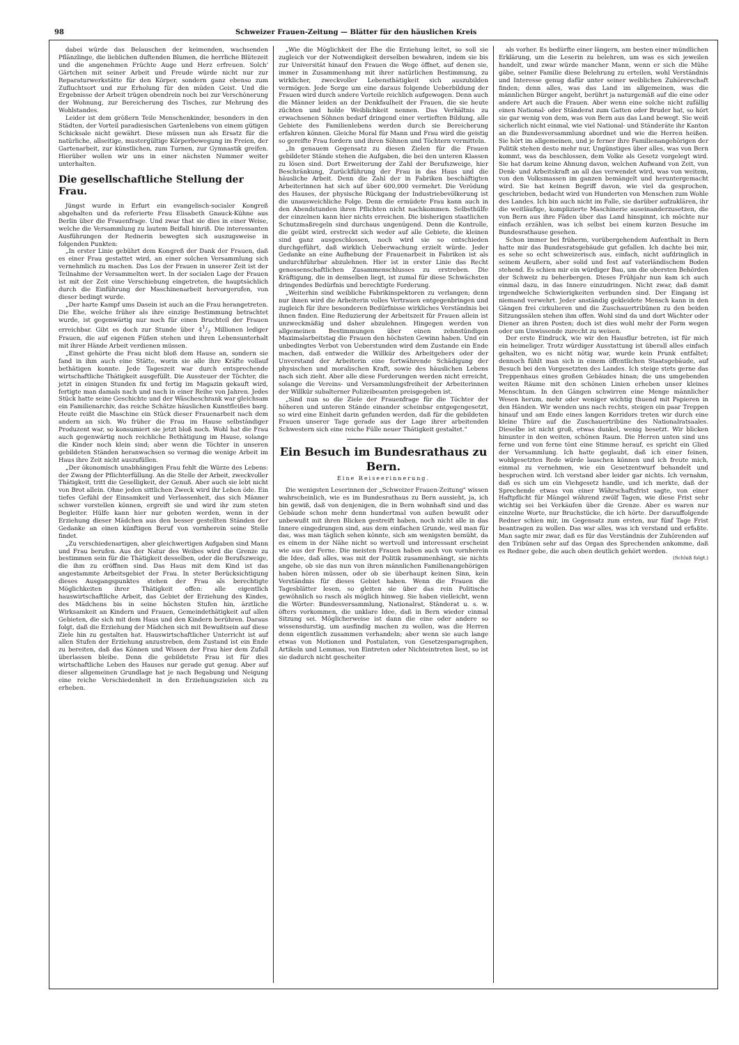98 Schweizer Frauen-Zeitung — Blätter für den häuslichen Kreis
dabei würde das Belauschen der keimenden, wachsenden Pflänzlinge, die lieblichen duftenden Blumen, die herrliche Blütezeit und die angenehmen Früchte Auge und Herz erfreuen. Solch' Gärtchen mit seiner Arbeit und Freude würde nicht nur zur Reparaturwerkstätte für den Körper, sondern ganz ebenso zum Zufluchtsort und zur Erholung für den müden Geist. Und die Ergebnisse der Arbeit trügen obendrein noch bei zur Verschönerung der Wohnung, zur Bereicherung des Tisches, zur Mehrung des Wohlstandes.
Leider ist dem größern Teile Menschenkinder, besonders in den Städten, der Vorteil paradiesischen Gartenlebens von einem gütigen Schicksale nicht gewährt. Diese müssen nun als Ersatz für die natürliche, allseitige, mustergültige Körperbewegung im Freien, der Gartenarbeit, zur künstlichen, zum Turnen, zur Gymnastik greifen. Hierüber wollen wir uns in einer nächsten Nummer weiter unterhalten.
Die gesellschaftliche Stellung der Frau.
Jüngst wurde in Erfurt ein evangelisch-socialer Kongreß abgehalten und da referierte Frau Elisabeth Gnauck-Kühne aus Berlin über die Frauenfrage. Und zwar that sie dies in einer Weise, welche die Versammlung zu lautem Beifall hinriß. Die interessanten Ausführungen der Rednerin bewegten sich auszugsweise in folgenden Punkten:
„In erster Linie gebührt dem Kongreß der Dank der Frauen, daß es einer Frau gestattet wird, an einer solchen Versammlung sich vernehmlich zu machen. Das Los der Frauen in unserer Zeit ist der Teilnahme der Versammelten wert. In der socialen Lage der Frauen ist mit der Zeit eine Verschiebung eingetreten, die hauptsächlich durch die Einführung der Maschinenarbeit hervorgerufen, von dieser bedingt wurde.
„Der harte Kampf ums Dasein ist auch an die Frau herangetreten. Die Ehe, welche früher als ihre einzige Bestimmung betrachtet wurde, ist gegenwärtig nur noch für einen Bruchteil der Frauen erreichbar. Gibt es doch zur Stunde über 41/2 Millionen lediger Frauen, die auf eigenen Füßen stehen und ihren Lebensunterhalt mit ihrer Hände Arbeit verdienen müssen.
„Einst gehörte die Frau nicht bloß dem Hause an, sondern sie fand in ihm auch eine Stätte, worin sie alle ihre Kräfte vollauf bethätigen konnte. Jede Tageszeit war durch entsprechende wirtschaftliche Thätigkeit ausgefüllt. Die Aussteuer der Töchter, die jetzt in einigen Stunden fix und fertig im Magazin gekauft wird, fertigte man damals nach und nach in einer Reihe von Jahren. Jedes Stück hatte seine Geschichte und der Wäscheschrank war gleichsam ein Familienarchiv, das reiche Schätze häuslichen Kunstfleißes barg. Heute reißt die Maschine ein Stück dieser Frauenarbeit nach dem andern an sich. Wo früher die Frau im Hause selbständiger Produzent war, so konsumiert sie jetzt bloß noch. Wohl hat die Frau auch gegenwärtig noch reichliche Bethätigung im Hause, solange die Kinder noch klein sind; aber wenn die Töchter in unseren gebildeten Ständen heranwachsen so vermag die wenige Arbeit im Haus ihre Zeit nicht auszufüllen.
„Der ökonomisch unabhängigen Frau fehlt die Würze des Lebens: der Zwang der Pflichterfüllung. An die Stelle der Arbeit, zweckvoller Thätigkeit, tritt die Geselligkeit, der Genuß. Aber auch sie lebt nicht von Brot allein. Ohne jeden sittlichen Zweck wird ihr Leben öde. Ein tiefes Gefühl der Einsamkeit und Verlassenheit, das sich Männer schwer vorstellen können, ergreift sie und wird ihr zum steten Begleiter. Hülfe kann hier nur geboten werden, wenn in der Erziehung dieser Mädchen aus den besser gestellten Ständen der Gedanke an einen künftigen Beruf von vornherein seine Stelle findet.
„Zu verschiedenartigen, aber gleichwertigen Aufgaben sind Mann und Frau berufen. Aus der Natur des Weibes wird die Grenze zu bestimmen sein für die Thätigkeit desselben, oder die Berufszweige, die ihm zu eröffnen sind. Das Haus mit dem Kind ist das angestammte Arbeitsgebiet der Frau. In steter Berücksichtigung dieses Ausgangspunktes stehen der Frau als berechtigte Möglichkeiten ihrer Thätigkeit offen: alle eigentlich hauswirtschaftliche Arbeit, das Gebiet der Erziehung des Kindes, des Mädchens bis in seine höchsten Stufen hin, ärztliche Wirksamkeit an Kindern und Frauen, Gemeindethätigkeit auf allen Gebieten, die sich mit dem Haus und den Kindern berühren. Daraus folgt, daß die Erziehung der Mädchen sich mit Bewußtsein auf diese Ziele hin zu gestalten hat. Hauswirtschaftlicher Unterricht ist auf allen Stufen der Erziehung anzustreben, dem Zustand ist ein Ende zu bereiten, daß das Können und Wissen der Frau hier dem Zufall überlassen bleibe. Denn die gebildetste Frau ist für dies wirtschaftliche Leben des Hauses nur gerade gut genug. Aber auf dieser allgemeinen Grundlage hat je nach Begabung und Neigung eine reiche Verschiedenheit in den Erziehungszielen sich zu erheben.
„Wie die Möglichkeit der Ehe die Erziehung leitet, so soll sie zugleich vor der Notwendigkeit derselben bewahren, indem sie bis zur Universität hinauf den Frauen die Wege öffnet, auf denen sie, immer in Zusammenhang mit ihrer natürlichen Bestimmung, zu wirklicher, zweckvoller Lebensthätigkeit sich auszubilden vermögen. Jede Sorge um eine daraus folgende Ueberbildung der Frauen wird durch andere Vorteile reichlich aufgewogen. Denn auch die Männer leiden an der Denkfaulheit der Frauen, die sie heute züchten und holde Weiblichkeit nennen. Das Verhältnis zu erwachsenen Söhnen bedarf dringend einer vertieften Bildung, alle Gebiete des Familienlebens werden durch sie Bereicherung erfahren können. Gleiche Moral für Mann und Frau wird die geistig so gereifte Frau fordern und ihren Söhnen und Töchtern vermitteln.
„In genauem Gegensatz zu diesen Zielen für die Frauen gebildeter Stände stehen die Aufgaben, die bei den unteren Klassen zu lösen sind. Dort Erweiterung der Zahl der Berufszweige, hier Beschränkung, Zurückführung der Frau in das Haus und die häusliche Arbeit. Denn die Zahl der in Fabriken beschäftigten Arbeiterinnen hat sich auf über 600,000 vermehrt. Die Verödung des Hauses, der physische Rückgang der Industriebevölkerung ist die unausweichliche Folge. Denn die ermüdete Frau kann auch in den Abendstunden ihren Pflichten nicht nachkommen. Selbsthülfe der einzelnen kann hier nichts erreichen. Die bisherigen staatlichen Schutzmaßregeln sind durchaus ungenügend. Denn die Kontrolle, die geübt wird, erstreckt sich weder auf alle Gebiete, die kleinen sind ganz ausgeschlossen, noch wird sie so entschieden durchgeführt, daß wirklich Ueberwachung erzielt würde. Jeder Gedanke an eine Aufhebung der Frauenarbeit in Fabriken ist als undurchführbar abzulehnen. Hier ist in erster Linie das Recht genossenschaftlichen Zusammenschlusses zu erstreben. Die Kräftigung, die in demselben liegt, ist zumal für diese Schwächsten dringendes Bedürfnis und berechtigte Forderung.
„Weiterhin sind weibliche Fabrikinspektoren zu verlangen; denn nur ihnen wird die Arbeiterin volles Vertrauen entgegenbringen und zugleich für ihre besonderen Bedürfnisse wirkliches Verständnis bei ihnen finden. Eine Reduzierung der Arbeitszeit für Frauen allein ist unzweckmäßig und daher abzulehnen. Hingegen werden von allgemeinen Bestimmungen über einen zehnstündigen Maximalarbeitstag die Frauen den höchsten Gewinn haben. Und ein unbedingtes Verbot von Ueberstunden wird dem Zustande ein Ende machen, daß entweder die Willkür des Arbeitgebers oder der Unverstand der Arbeiterin eine fortwährende Schädigung der physischen und moralischen Kraft, sowie des häuslichen Lebens nach sich zieht. Aber alle diese Forderungen werden nicht erreicht, solange die Vereins- und Versammlungsfreiheit der Arbeiterinnen der Willkür subalterner Polizeibeamten preisgegeben ist.
„Sind nun so die Ziele der Frauenfrage für die Töchter der höheren und unteren Stände einander scheinbar entgegengesetzt, so wird eine Einheit darin gefunden werden, daß für die gebildeten Frauen unserer Tage gerade aus der Lage ihrer arbeitenden Schwestern sich eine reiche Fülle neuer Thätigkeit gestaltet."
Ein Besuch im Bundesrathaus zu Bern.
Eine Reiseerinnerung.
Die wenigsten Leserinnen der „Schweizer Frauen-Zeitung" wissen wahrscheinlich, wie es im Bundesrathaus zu Bern aussieht, ja, ich bin gewiß, daß von denjenigen, die in Bern wohnhaft sind und das Gebäude schon mehr denn hundertmal von außen bewußt oder unbewußt mit ihren Blicken gestreift haben, noch nicht alle in das Innere eingedrungen sind, aus dem einfachen Grunde, weil man für das, was man täglich sehen könnte, sich am wenigsten bemüht, da es einem in der Nähe nicht so wertvoll und interessant erscheint wie aus der Ferne. Die meisten Frauen haben auch von vornherein die Idee, daß alles, was mit der Politik zusammenhängt, sie nichts angehe, ob sie das nun von ihren männlichen Familienangehörigen haben hören müssen, oder ob sie überhaupt keinen Sinn, kein Verständnis für dieses Gebiet haben. Wenn die Frauen die Tagesblätter lesen, so gleiten sie über das rein Politische gewöhnlich so rasch als möglich hinweg. Sie haben vielleicht, wenn die Wörter: Bundesversammlung, Nationalrat, Ständerat u. s. w. öfters vorkommen, die unklare Idee, daß in Bern wieder einmal Sitzung sei. Möglicherweise ist dann die eine oder andere so wissensdurstig, um ausfindig machen zu wollen, was die Herren denn eigentlich zusammen verhandeln; aber wenn sie auch lange etwas von Motionen und Postulaten, von Gesetzesparagraphen, Artikeln und Lemmas, von Eintreten oder Nichteintreten liest, so ist sie dadurch nicht gescheiter
als vorher. Es bedürfte einer längern, am besten einer mündlichen Erklärung, um die Leserin zu belehren, um was es sich jeweilen handelt, und zwar würde mancher Mann, wenn er sich die Mühe gäbe, seiner Familie diese Belehrung zu erteilen, wohl Verständnis und Interesse genug dafür unter seiner weiblichen Zuhörerschaft finden; denn alles, was das Land im allgemeinen, was die männlichen Bürger angeht, berührt ja naturgemäß auf die eine oder andere Art auch die Frauen. Aber wenn eine solche nicht zufällig einen National- oder Ständerat zum Gatten oder Bruder hat, so hört sie gar wenig von dem, was von Bern aus das Land bewegt. Sie weiß sicherlich nicht einmal, wie viel National- und Ständeräte ihr Kanton an die Bundesversammlung abordnet und wie die Herren heißen. Sie hört im allgemeinen, und je ferner ihre Familienangehörigen der Politik stehen desto mehr nur, Ungünstiges über alles, was von Bern kommt, was da beschlossen, dem Volke als Gesetz vorgelegt wird. Sie hat darum keine Ahnung davon, welchen Aufwand von Zeit, von Denk- und Arbeitskraft an all das verwendet wird, was von weitem, von den Volksmassen im ganzen bemängelt und heruntergemacht wird. Sie hat keinen Begriff davon, wie viel da gesprochen, geschrieben, bedacht wird von Hunderten von Menschen zum Wohle des Landes. Ich bin auch nicht im Falle, sie darüber aufzuklären, ihr die weitläufige, komplizierte Maschinerie auseinanderzusetzen, die von Bern aus ihre Fäden über das Land hinspinnt, ich möchte nur einfach erzählen, was ich selbst bei einem kurzen Besuche im Bundesrathause gesehen.
Schon immer bei früherm, vorübergehendem Aufenthalt in Bern hatte mir das Bundesratsgebäude gut gefallen. Ich dachte bei mir, es sehe so echt schweizerisch aus, einfach, nicht aufdringlich in seinem Aeußern, aber solid und fest auf vaterländischem Boden stehend. Es schien mir ein würdiger Bau, um die obersten Behörden der Schweiz zu beherbergen. Dieses Frühjahr nun kam ich auch einmal dazu, in das Innere einzudringen. Nicht zwar, daß damit irgendwelche Schwierigkeiten verbunden sind. Der Eingang ist niemand verwehrt. Jeder anständig gekleidete Mensch kann in den Gängen frei cirkulieren und die Zuschauertribünen zu den beiden Sitzungssälen stehen ihm offen. Wohl sind da und dort Wächter oder Diener an ihren Posten; doch ist dies wohl mehr der Form wegen oder um Unwissende zurecht zu weisen.
Der erste Eindruck, wie wir den Hausflur betreten, ist für mich ein heimeliger. Trotz würdiger Ausstattung ist überall alles einfach gehalten, wo es nicht nötig war, wurde kein Prunk entfaltet; dennoch fühlt man sich in einem öffentlichen Staatsgebäude, auf Besuch bei den Vorgesetzten des Landes. Ich steige stets gerne das Treppenhaus eines großen Gebäudes hinan; die uns umgebenden weiten Räume mit den schönen Linien erheben unser kleines Menschtum. In den Gängen schwirren eine Menge männlicher Wesen herum, mehr oder weniger wichtig thuend mit Papieren in den Händen. Wir wenden uns nach rechts, steigen ein paar Treppen hinauf und am Ende eines langen Korridors treten wir durch eine kleine Thüre auf die Zuschauertribüne des Nationalratsaales. Dieselbe ist nicht groß, etwas dunkel, wenig besetzt. Wir blicken hinunter in den weiten, schönen Raum. Die Herren unten sind uns ferne und von ferne tönt eine Stimme herauf, es spricht ein Glied der Versammlung. Ich hatte geglaubt, daß ich einer feinen, wohlgesetzten Rede würde lauschen können und ich freute mich, einmal zu vernehmen, wie ein Gesetzentwurf behandelt und besprochen wird. Ich verstand aber leider gar nichts. Ich vernahm, daß es sich um ein Viehgesetz handle, und ich merkte, daß der Sprechende etwas von einer Währschaftsfrist sagte, von einer Haftpflicht für Mängel während zwölf Tagen, wie diese Frist sehr wichtig sei bei Verkäufen über die Grenze. Aber es waren nur einzelne Worte, nur Bruchstücke, die ich hörte. Der darauffolgende Redner schien mir, im Gegensatz zum ersten, nur fünf Tage Frist beantragen zu wollen. Das war alles, was ich verstand und erfaßte. Man sagte mir zwar, daß es für das Verständnis der Zuhörenden auf den Tribünen sehr auf das Organ des Sprechenden ankomme, daß es Redner gebe, die auch oben deutlich gehört werden.
(Schluß folgt.)